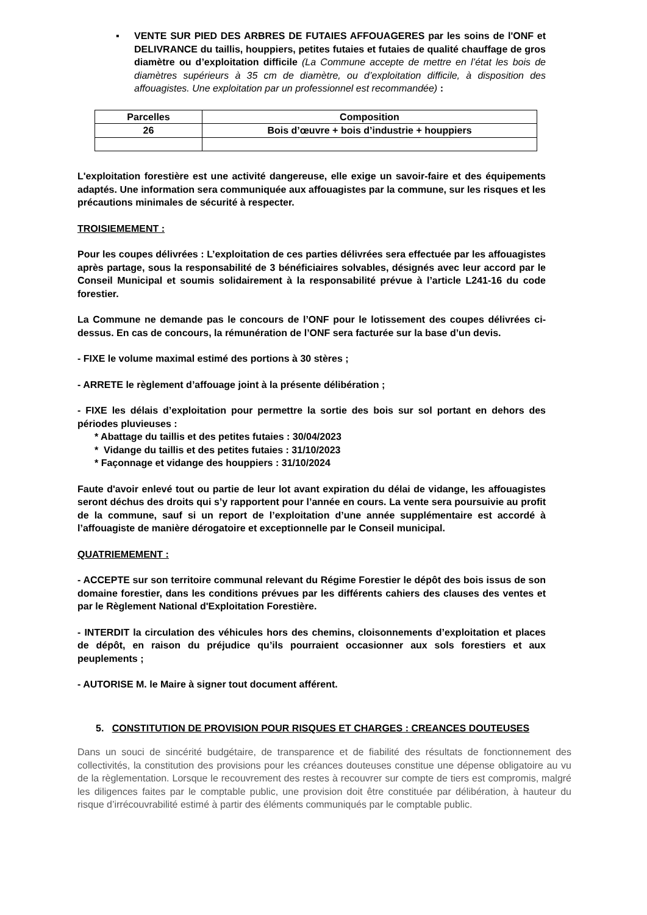▪ VENTE SUR PIED DES ARBRES DE FUTAIES AFFOUAGERES par les soins de l'ONF et DELIVRANCE du taillis, houppiers, petites futaies et futaies de qualité chauffage de gros diamètre ou d’exploitation difficile (La Commune accepte de mettre en l’état les bois de diamètres supérieurs à 35 cm de diamètre, ou d’exploitation difficile, à disposition des affouagistes. Une exploitation par un professionnel est recommandée) :
| Parcelles | Composition |
| --- | --- |
| 26 | Bois d’œuvre + bois d’industrie + houppiers |
L'exploitation forestière est une activité dangereuse, elle exige un savoir-faire et des équipements adaptés. Une information sera communiquée aux affouagistes par la commune, sur les risques et les précautions minimales de sécurité à respecter.
TROISIEMEMENT :
Pour les coupes délivrées : L’exploitation de ces parties délivrées sera effectuée par les affouagistes après partage, sous la responsabilité de 3 bénéficiaires solvables, désignés avec leur accord par le Conseil Municipal et soumis solidairement à la responsabilité prévue à l’article L241-16 du code forestier.
La Commune ne demande pas le concours de l’ONF pour le lotissement des coupes délivrées ci-dessus. En cas de concours, la rémunération de l’ONF sera facturée sur la base d’un devis.
- FIXE le volume maximal estimé des portions à 30 stères ;
- ARRETE le règlement d’affouage joint à la présente délibération ;
- FIXE les délais d’exploitation pour permettre la sortie des bois sur sol portant en dehors des périodes pluvieuses :
* Abattage du taillis et des petites futaies : 30/04/2023
* Vidange du taillis et des petites futaies : 31/10/2023
* Façonnage et vidange des houppiers : 31/10/2024
Faute d'avoir enlevé tout ou partie de leur lot avant expiration du délai de vidange, les affouagistes seront déchus des droits qui s’y rapportent pour l’année en cours. La vente sera poursuivie au profit de la commune, sauf si un report de l’exploitation d’une année supplémentaire est accordé à l’affouagiste de manière dérogatoire et exceptionnelle par le Conseil municipal.
QUATRIEMEMENT :
- ACCEPTE sur son territoire communal relevant du Régime Forestier le dépôt des bois issus de son domaine forestier, dans les conditions prévues par les différents cahiers des clauses des ventes et par le Règlement National d'Exploitation Forestière.
- INTERDIT la circulation des véhicules hors des chemins, cloisonnements d’exploitation et places de dépôt, en raison du préjudice qu’ils pourraient occasionner aux sols forestiers et aux peuplements ;
- AUTORISE M. le Maire à signer tout document afférent.
5. CONSTITUTION DE PROVISION POUR RISQUES ET CHARGES : CREANCES DOUTEUSES
Dans un souci de sincérité budgétaire, de transparence et de fiabilité des résultats de fonctionnement des collectivités, la constitution des provisions pour les créances douteuses constitue une dépense obligatoire au vu de la règlementation. Lorsque le recouvrement des restes à recouvrer sur compte de tiers est compromis, malgré les diligences faites par le comptable public, une provision doit être constituée par délibération, à hauteur du risque d’irrécouvrabilité estimé à partir des éléments communiqués par le comptable public.